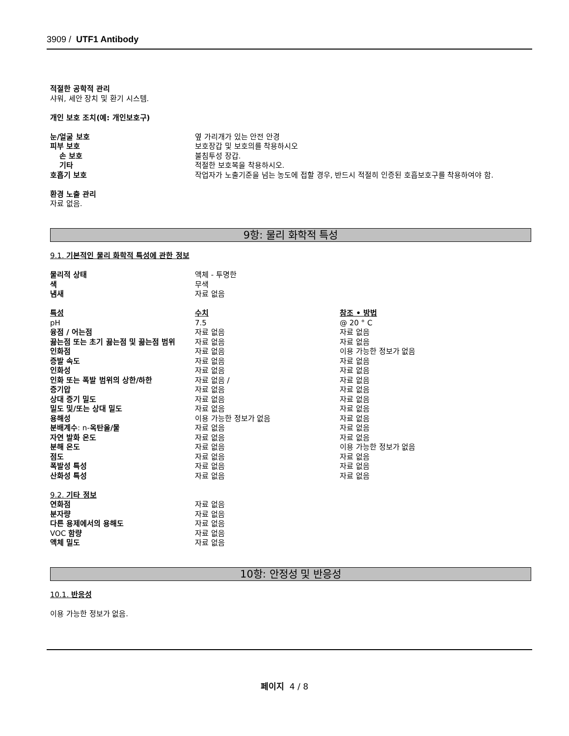3909 / UTF1 Antibody
적절한 공학적 관리
샤워, 세안 장치 및 환기 시스템.
개인 보호 조치(예: 개인보호구)
| 눈/얼굴 보호 | 옆 가리개가 있는 안전 안경 |
| 피부 보호 | 보호장갑 및 보호의를 착용하시오 |
| 손 보호 | 불침투성 장갑. |
| 기타 | 적절한 보호복을 착용하시오. |
| 호흡기 보호 | 작업자가 노출기준을 넘는 농도에 접할 경우, 반드시 적절히 인증된 호흡보호구를 착용하여야 함. |
환경 노출 관리
자료 없음.
9항: 물리 화학적 특성
9.1. 기본적인 물리 화학적 특성에 관한 정보
| 물리적 상태 | 액체 - 투명한 | |
| 색 | 무색 | |
| 냄새 | 자료 없음 | |
| 특성 | 수치 | 참조 • 방법 |
| pH | 7.5 | @ 20 ° C |
| 융점 / 어는점 | 자료 없음 | 자료 없음 |
| 끓는점 또는 초기 끓는점 및 끓는점 범위 | 자료 없음 | 자료 없음 |
| 인화점 | 자료 없음 | 이용 가능한 정보가 없음 |
| 증발 속도 | 자료 없음 | 자료 없음 |
| 인화성 | 자료 없음 | 자료 없음 |
| 인화 또는 폭발 범위의 상한/하한 | 자료 없음 / | 자료 없음 |
| 증기압 | 자료 없음 | 자료 없음 |
| 상대 증기 밀도 | 자료 없음 | 자료 없음 |
| 밀도 및/또는 상대 밀도 | 자료 없음 | 자료 없음 |
| 용해성 | 이용 가능한 정보가 없음 | 자료 없음 |
| 분배계수 : n- 옥탄올/물 | 자료 없음 | 자료 없음 |
| 자연 발화 온도 | 자료 없음 | 자료 없음 |
| 분해 온도 | 자료 없음 | 이용 가능한 정보가 없음 |
| 점도 | 자료 없음 | 자료 없음 |
| 폭발성 특성 | 자료 없음 | 자료 없음 |
| 산화성 특성 | 자료 없음 | 자료 없음 |
9.2. 기타 정보
| 연화점 | 자료 없음 |
| 분자량 | 자료 없음 |
| 다른 용제에서의 용해도 | 자료 없음 |
| VOC 함량 | 자료 없음 |
| 액체 밀도 | 자료 없음 |
10항: 안정성 및 반응성
10.1. 반응성
이용 가능한 정보가 없음.
페이지 4 / 8